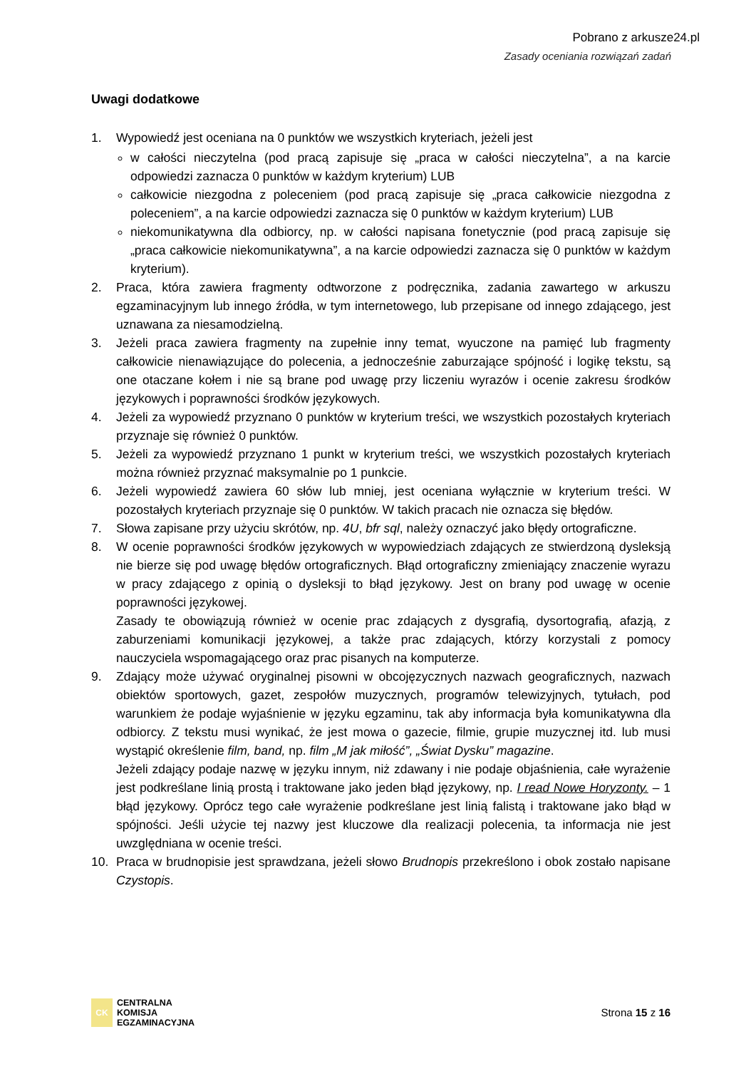Pobrano z arkusze24.pl
Zasady oceniania rozwiązań zadań
Uwagi dodatkowe
1. Wypowiedź jest oceniana na 0 punktów we wszystkich kryteriach, jeżeli jest
w całości nieczytelna (pod pracą zapisuje się „praca w całości nieczytelna”, a na karcie odpowiedzi zaznacza 0 punktów w każdym kryterium) LUB
całkowicie niezgodna z poleceniem (pod pracą zapisuje się „praca całkowicie niezgodna z poleceniem”, a na karcie odpowiedzi zaznacza się 0 punktów w każdym kryterium) LUB
niekomunikatywna dla odbiorcy, np. w całości napisana fonetycznie (pod pracą zapisuje się „praca całkowicie niekomunikatywna”, a na karcie odpowiedzi zaznacza się 0 punktów w każdym kryterium).
2. Praca, która zawiera fragmenty odtworzone z podręcznika, zadania zawartego w arkuszu egzaminacyjnym lub innego źródła, w tym internetowego, lub przepisane od innego zdającego, jest uznawana za niesamodzielną.
3. Jeżeli praca zawiera fragmenty na zupełnie inny temat, wyuczone na pamięć lub fragmenty całkowicie nienawiązujące do polecenia, a jednocześnie zaburzające spójność i logikę tekstu, są one otaczane kołem i nie są brane pod uwagę przy liczeniu wyrazów i ocenie zakresu środków językowych i poprawności środków językowych.
4. Jeżeli za wypowiedź przyznano 0 punktów w kryterium treści, we wszystkich pozostałych kryteriach przyznaje się również 0 punktów.
5. Jeżeli za wypowiedź przyznano 1 punkt w kryterium treści, we wszystkich pozostałych kryteriach można również przyznać maksymalnie po 1 punkcie.
6. Jeżeli wypowiedź zawiera 60 słów lub mniej, jest oceniana wyłącznie w kryterium treści. W pozostałych kryteriach przyznaje się 0 punktów. W takich pracach nie oznacza się błędów.
7. Słowa zapisane przy użyciu skrótów, np. 4U, bfr sql, należy oznaczyć jako błędy ortograficzne.
8. W ocenie poprawności środków językowych w wypowiedziach zdających ze stwierdzoną dysleksją nie bierze się pod uwagę błędów ortograficznych. Błąd ortograficzny zmieniający znaczenie wyrazu w pracy zdającego z opinią o dysleksji to błąd językowy. Jest on brany pod uwagę w ocenie poprawności językowej.
Zasady te obowiązują również w ocenie prac zdających z dysgrafią, dysortografią, afazją, z zaburzeniami komunikacji językowej, a także prac zdających, którzy korzystali z pomocy nauczyciela wspomagającego oraz prac pisanych na komputerze.
9. Zdający może używać oryginalnej pisowni w obcojęzycznych nazwach geograficznych, nazwach obiektów sportowych, gazet, zespołów muzycznych, programów telewizyjnych, tytułach, pod warunkiem że podaje wyjaśnienie w języku egzaminu, tak aby informacja była komunikatywna dla odbiorcy. Z tekstu musi wynikać, że jest mowa o gazecie, filmie, grupie muzycznej itd. lub musi wystąpić określenie film, band, np. film „M jak miłość”, „Świat Dysku” magazine.
Jeżeli zdający podaje nazwę w języku innym, niż zdawany i nie podaje objaśnienia, całe wyrażenie jest podkreślane linią prostą i traktowane jako jeden błąd językowy, np. I read Nowe Horyzonty. – 1 błąd językowy. Oprócz tego całe wyrażenie podkreślane jest linią falistą i traktowane jako błąd w spójności. Jeśli użycie tej nazwy jest kluczowe dla realizacji polecenia, ta informacja nie jest uwzględniana w ocenie treści.
10. Praca w brudnopisie jest sprawdzana, jeżeli słowo Brudnopis przekreślono i obok zostało napisane Czystopis.
CK
CENTRALNA
KOMISJA
EGZAMINACYJNA
Strona 15 z 16